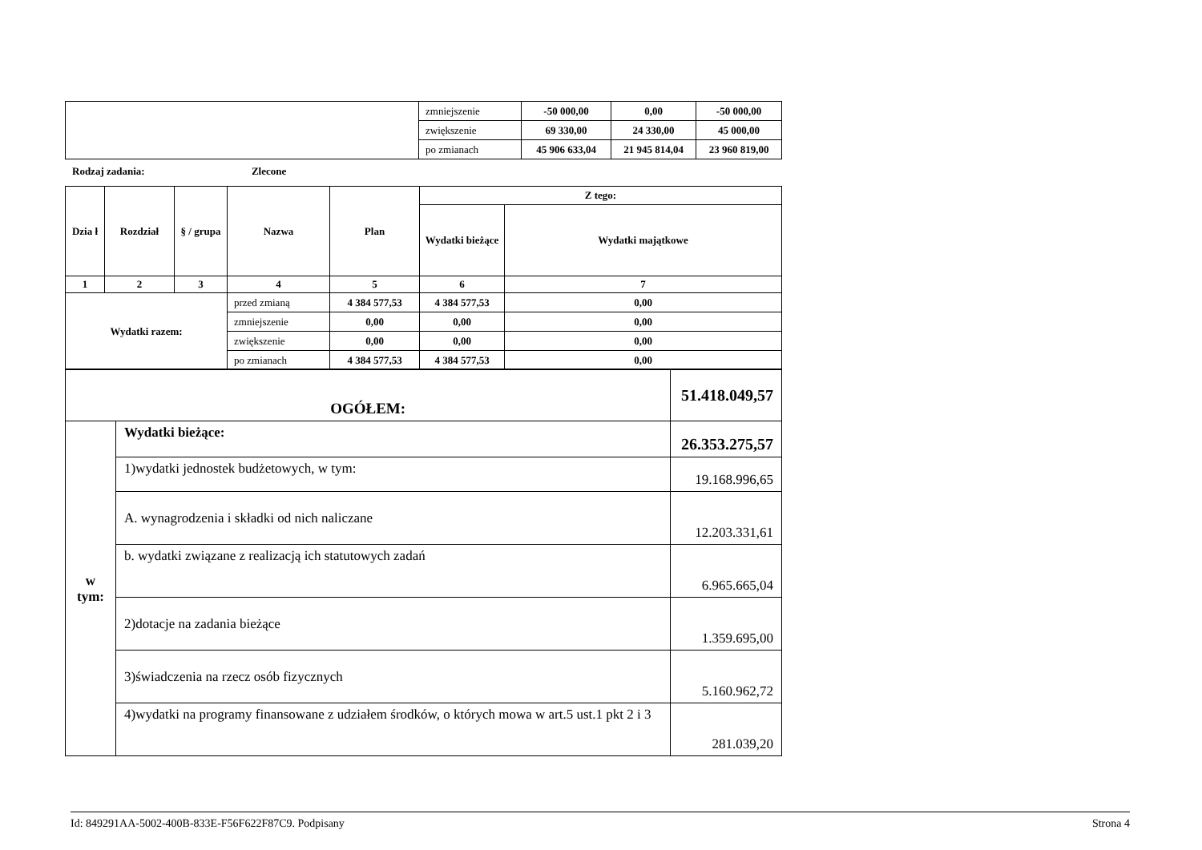| | zmniejszenie | -50 000,00 | 0,00 | -50 000,00 |
| | zwiększenie | 69 330,00 | 24 330,00 | 45 000,00 |
| | po zmianach | 45 906 633,04 | 21 945 814,04 | 23 960 819,00 |
Rodzaj zadania: Zlecone
| Dzia ł | Rozdział | § / grupa | Nazwa | | Plan | Z tego: | |
| --- | --- | --- | --- | --- | --- | --- | --- |
| | | | | | | Wydatki bieżące | Wydatki majątkowe |
| 1 | 2 | 3 | 4 | | 5 | 6 | 7 |
| Wydatki razem: | | | | przed zmianą | 4 384 577,53 | 4 384 577,53 | 0,00 |
| | | | | zmniejszenie | 0,00 | 0,00 | 0,00 |
| | | | | zwiększenie | 0,00 | 0,00 | 0,00 |
| | | | | po zmianach | 4 384 577,53 | 4 384 577,53 | 0,00 |
| OGÓŁEM: | | 51.418.049,57 |
| w tym: | Wydatki bieżące: | 26.353.275,57 |
| | 1)wydatki jednostek budżetowych, w tym: | 19.168.996,65 |
| | A. wynagrodzenia i składki od nich naliczane | 12.203.331,61 |
| | b. wydatki związane z realizacją ich statutowych zadań | 6.965.665,04 |
| | 2)dotacje na zadania bieżące | 1.359.695,00 |
| | 3)świadczenia na rzecz osób fizycznych | 5.160.962,72 |
| | 4)wydatki na programy finansowane z udziałem środków, o których mowa w art.5 ust.1 pkt 2 i 3 | 281.039,20 |
Id: 849291AA-5002-400B-833E-F56F622F87C9. Podpisany Strona 4